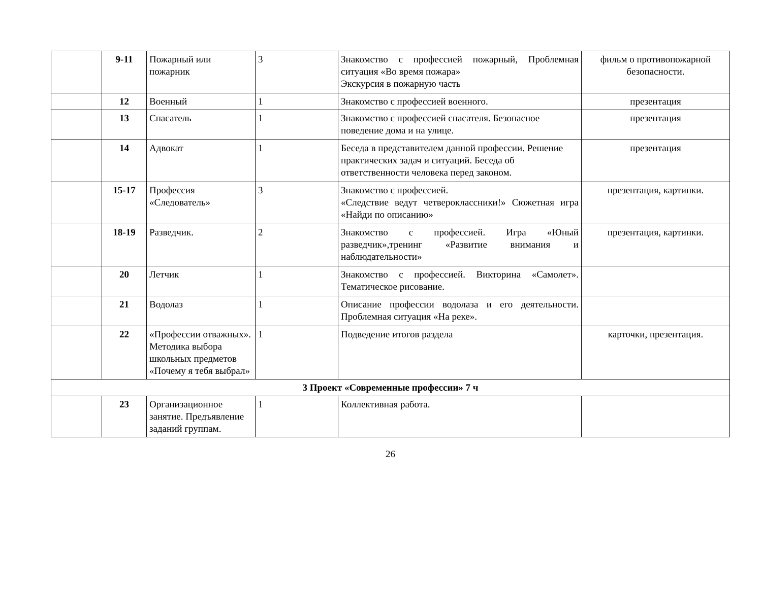| | 9-11 | Пожарный или пожарник | 3 | Знакомство с профессией пожарный, Проблемная ситуация «Во время пожара» Экскурсия в пожарную часть | фильм о противопожарной безопасности. |
| | 12 | Военный | 1 | Знакомство с профессией военного. | презентация |
| | 13 | Спасатель | 1 | Знакомство с профессией спасателя. Безопасное поведение дома и на улице. | презентация |
| | 14 | Адвокат | 1 | Беседа в представителем данной профессии. Решение практических задач и ситуаций. Беседа об ответственности человека перед законом. | презентация |
| | 15-17 | Профессия «Следователь» | 3 | Знакомство с профессией. «Следствие ведут четвероклассники!» Сюжетная игра «Найди по описанию» | презентация, картинки. |
| | 18-19 | Разведчик. | 2 | Знакомство с профессией. Игра «Юный разведчик»,тренинг «Развитие внимания и наблюдательности» | презентация, картинки. |
| | 20 | Летчик | 1 | Знакомство с профессией. Викторина «Самолет». Тематическое рисование. | |
| | 21 | Водолаз | 1 | Описание профессии водолаза и его деятельности. Проблемная ситуация «На реке». | |
| | 22 | «Профессии отважных». Методика выбора школьных предметов «Почему я тебя выбрал» | 1 | Подведение итогов раздела | карточки, презентация. |
| 3 Проект «Современные профессии» 7 ч | | | | | |
| | 23 | Организационное занятие. Предъявление заданий группам. | 1 | Коллективная работа. | |
26